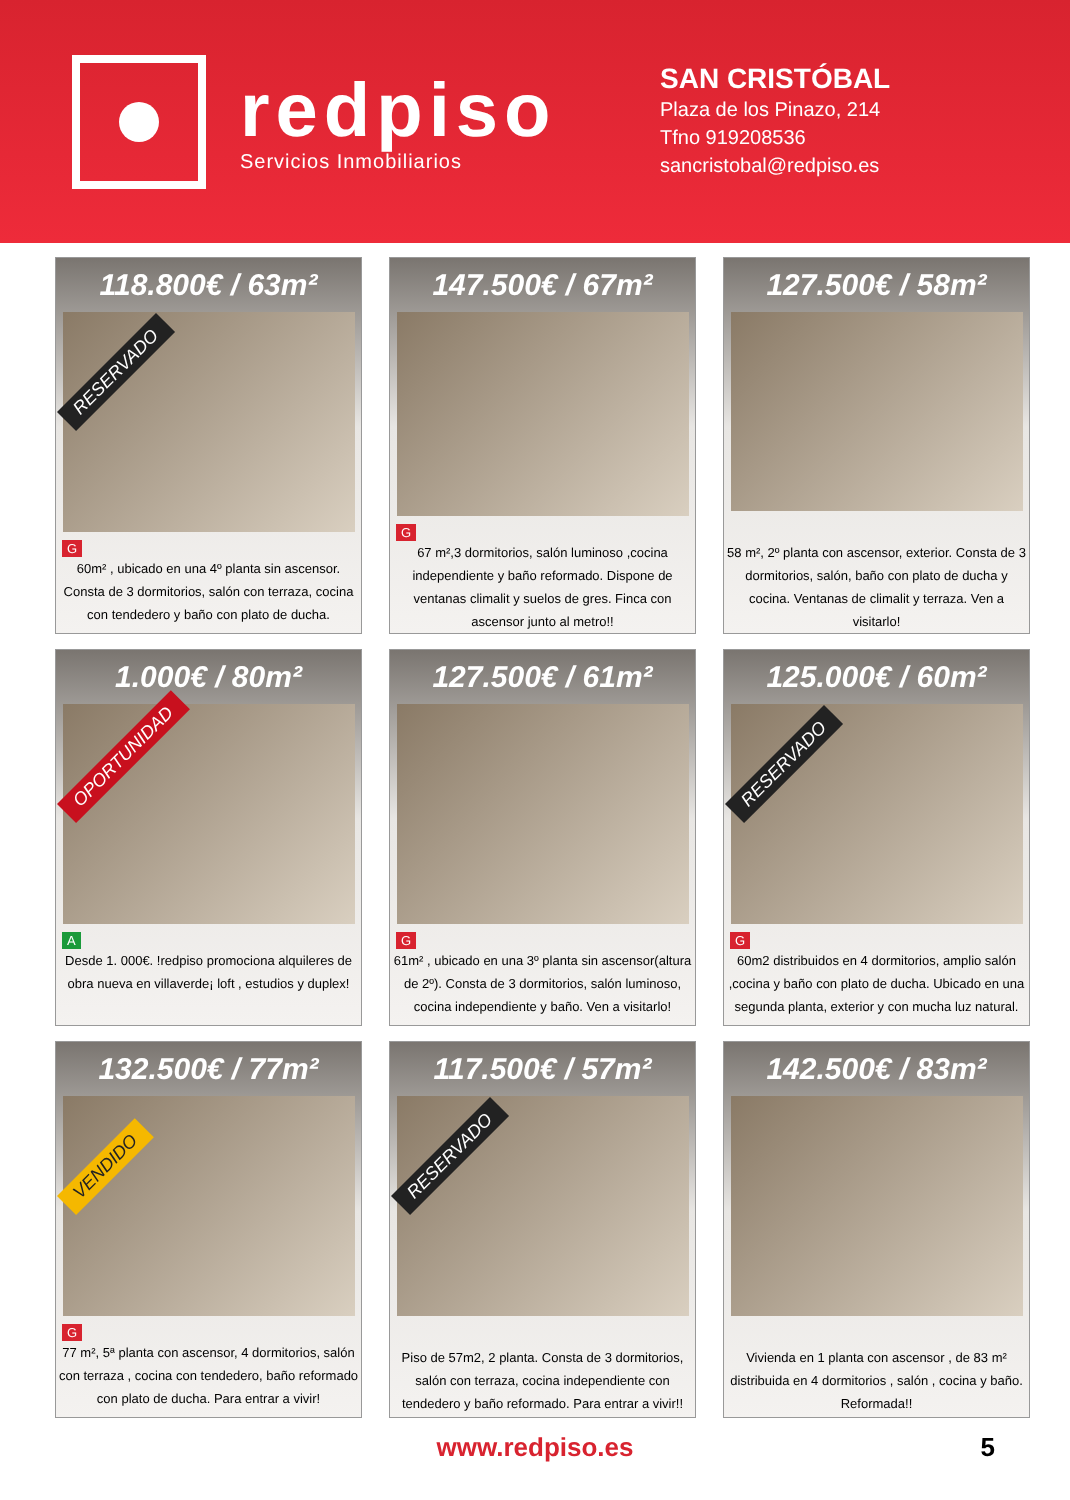redpiso
Servicios Inmobiliarios
SAN CRISTÓBAL
Plaza de los Pinazo, 214
Tfno 919208536
sancristobal@redpiso.es
118.800€ / 63m²
RESERVADO
G
60m² , ubicado en una 4º planta sin ascensor. Consta de 3 dormitorios, salón con terraza, cocina con tendedero y baño con plato de ducha.
147.500€ / 67m²
G
67 m²,3 dormitorios, salón luminoso ,cocina independiente y baño reformado. Dispone de ventanas climalit y suelos de gres. Finca con ascensor junto al metro!!
127.500€ / 58m²
58 m², 2º planta con ascensor, exterior. Consta de 3 dormitorios, salón, baño con plato de ducha y cocina. Ventanas de climalit y terraza. Ven a visitarlo!
1.000€ / 80m²
OPORTUNIDAD
A
Desde 1. 000€. !redpiso promociona alquileres de obra nueva en villaverde¡ loft , estudios y duplex!
127.500€ / 61m²
G
61m² , ubicado en una 3º planta sin ascensor(altura de 2º). Consta de 3 dormitorios, salón luminoso, cocina independiente y baño. Ven a visitarlo!
125.000€ / 60m²
RESERVADO
G
60m2 distribuidos en 4 dormitorios, amplio salón ,cocina y baño con plato de ducha. Ubicado en una segunda planta, exterior y con mucha luz natural.
132.500€ / 77m²
VENDIDO
G
77 m², 5ª planta con ascensor, 4 dormitorios, salón con terraza , cocina con tendedero, baño reformado con plato de ducha. Para entrar a vivir!
117.500€ / 57m²
RESERVADO
Piso de 57m2, 2 planta. Consta de 3 dormitorios, salón con terraza, cocina independiente con tendedero y baño reformado. Para entrar a vivir!!
142.500€ / 83m²
Vivienda en 1 planta con ascensor , de 83 m² distribuida en 4 dormitorios , salón , cocina y baño. Reformada!!
www.redpiso.es 5